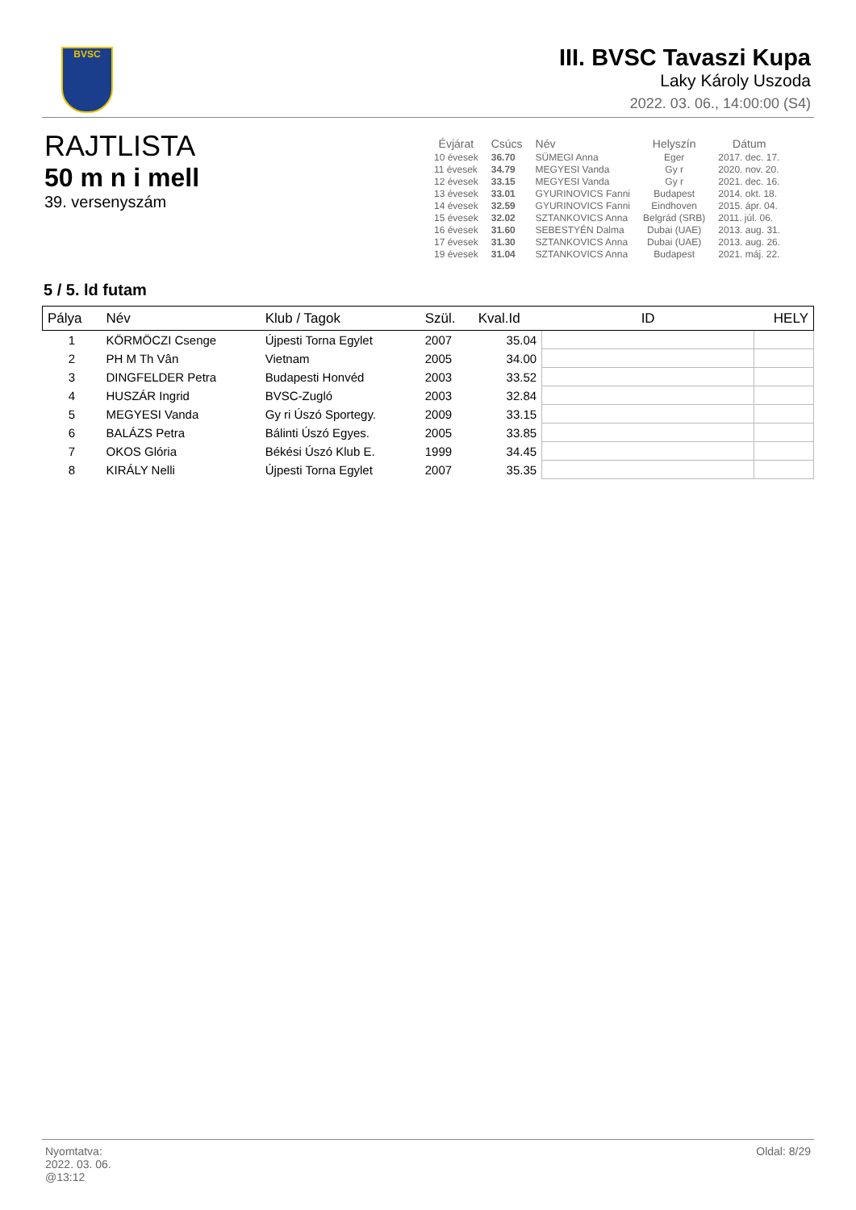BVSC
III. BVSC Tavaszi Kupa
Laky Károly Uszoda
2022. 03. 06., 14:00:00 (S4)
RAJTLISTA
50 m n i mell
39. versenyszám
| Évjárat | Csúcs | Név | Helyszín | Dátum |
| --- | --- | --- | --- | --- |
| 10 évesek | 36.70 | SÜMEGI Anna | Eger | 2017. dec. 17. |
| 11 évesek | 34.79 | MEGYESI Vanda | Gy r | 2020. nov. 20. |
| 12 évesek | 33.15 | MEGYESI Vanda | Gy r | 2021. dec. 16. |
| 13 évesek | 33.01 | GYURINOVICS Fanni | Budapest | 2014. okt. 18. |
| 14 évesek | 32.59 | GYURINOVICS Fanni | Eindhoven | 2015. ápr. 04. |
| 15 évesek | 32.02 | SZTANKOVICS Anna | Belgrád (SRB) | 2011. júl. 06. |
| 16 évesek | 31.60 | SEBESTYÉN Dalma | Dubai (UAE) | 2013. aug. 31. |
| 17 évesek | 31.30 | SZTANKOVICS Anna | Dubai (UAE) | 2013. aug. 26. |
| 19 évesek | 31.04 | SZTANKOVICS Anna | Budapest | 2021. máj. 22. |
5 / 5. ld futam
| Pálya | Név | Klub / Tagok | Szül. | Kval.Id | ID | HELY |
| --- | --- | --- | --- | --- | --- | --- |
| 1 | KÖRMÖCZI Csenge | Újpesti Torna Egylet | 2007 | 35.04 | | |
| 2 | PH M Th Vân | Vietnam | 2005 | 34.00 | | |
| 3 | DINGFELDER Petra | Budapesti Honvéd | 2003 | 33.52 | | |
| 4 | HUSZÁR Ingrid | BVSC-Zugló | 2003 | 32.84 | | |
| 5 | MEGYESI Vanda | Gy ri Úszó Sportegy. | 2009 | 33.15 | | |
| 6 | BALÁZS Petra | Bálinti Úszó Egyes. | 2005 | 33.85 | | |
| 7 | OKOS Glória | Békési Úszó Klub E. | 1999 | 34.45 | | |
| 8 | KIRÁLY Nelli | Újpesti Torna Egylet | 2007 | 35.35 | | |
Oldal: 8/29 Nyomtatva:
2022. 03. 06.
@13:12